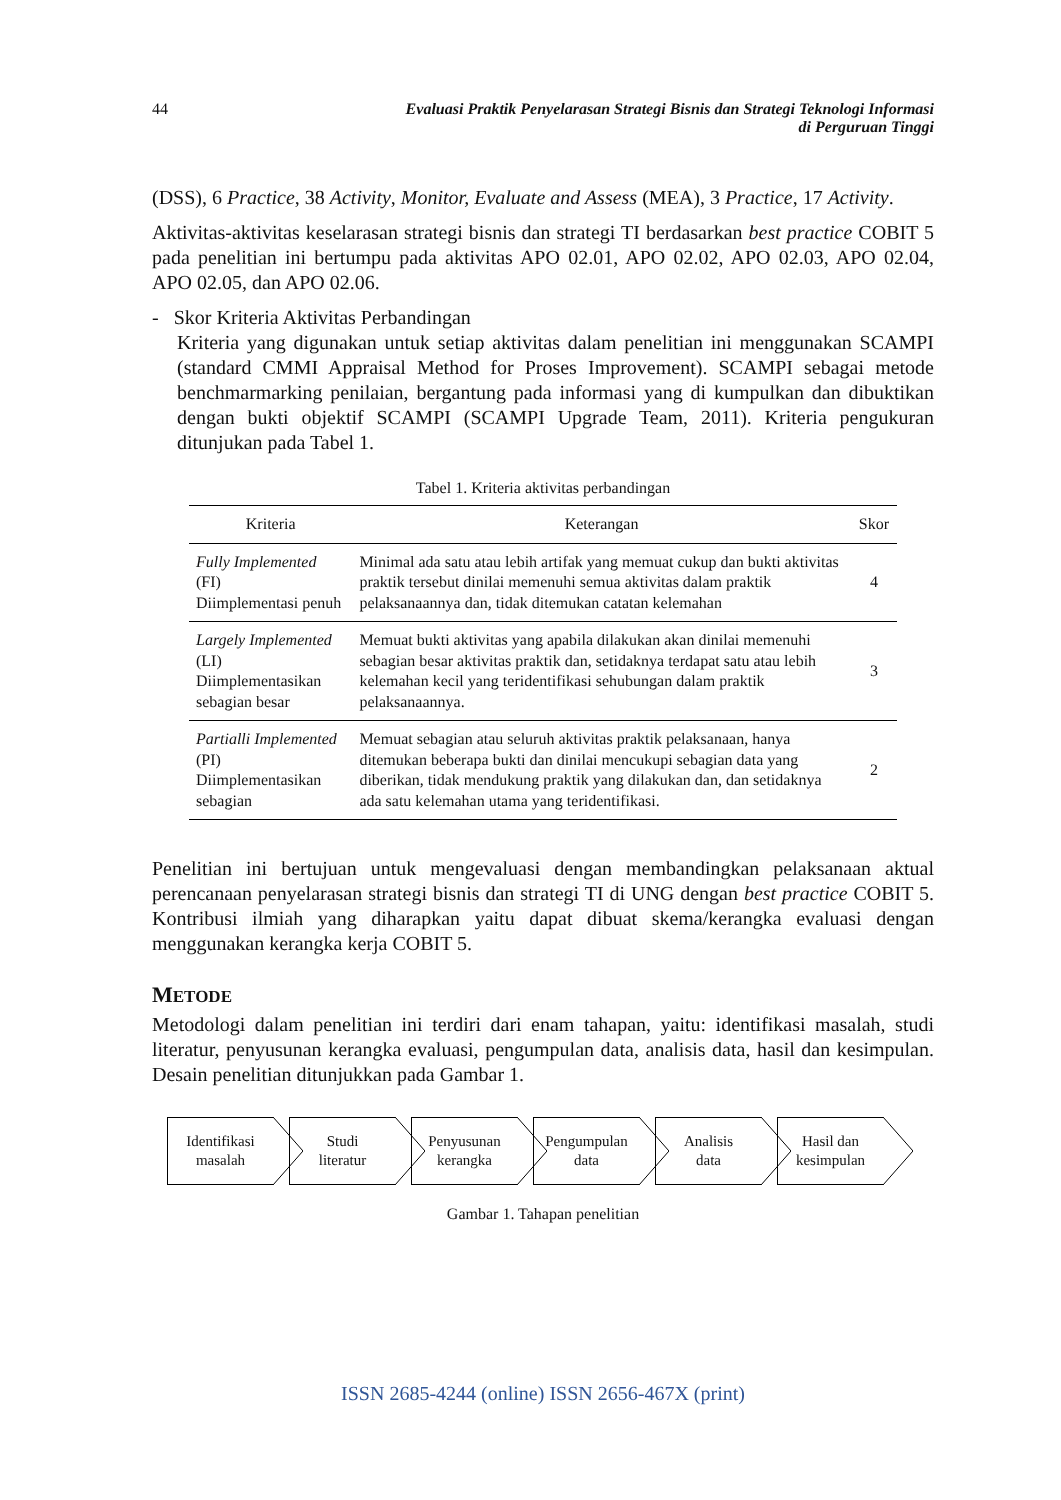44 Evaluasi Praktik Penyelarasan Strategi Bisnis dan Strategi Teknologi Informasi
di Perguruan Tinggi
(DSS), 6 Practice, 38 Activity, Monitor, Evaluate and Assess (MEA), 3 Practice, 17 Activity.
Aktivitas-aktivitas keselarasan strategi bisnis dan strategi TI berdasarkan best practice COBIT 5 pada penelitian ini bertumpu pada aktivitas APO 02.01, APO 02.02, APO 02.03, APO 02.04, APO 02.05, dan APO 02.06.
- Skor Kriteria Aktivitas Perbandingan
Kriteria yang digunakan untuk setiap aktivitas dalam penelitian ini menggunakan SCAMPI (standard CMMI Appraisal Method for Proses Improvement). SCAMPI sebagai metode benchmarmarking penilaian, bergantung pada informasi yang di kumpulkan dan dibuktikan dengan bukti objektif SCAMPI (SCAMPI Upgrade Team, 2011). Kriteria pengukuran ditunjukan pada Tabel 1.
Tabel 1. Kriteria aktivitas perbandingan
| Kriteria | Keterangan | Skor |
| --- | --- | --- |
| Fully Implemented (FI) Diimplementasi penuh | Minimal ada satu atau lebih artifak yang memuat cukup dan bukti aktivitas praktik tersebut dinilai memenuhi semua aktivitas dalam praktik pelaksanaannya dan, tidak ditemukan catatan kelemahan | 4 |
| Largely Implemented (LI) Diimplementasikan sebagian besar | Memuat bukti aktivitas yang apabila dilakukan akan dinilai memenuhi sebagian besar aktivitas praktik dan, setidaknya terdapat satu atau lebih kelemahan kecil yang teridentifikasi sehubungan dalam praktik pelaksanaannya. | 3 |
| Partialli Implemented (PI) Diimplementasikan sebagian | Memuat sebagian atau seluruh aktivitas praktik pelaksanaan, hanya ditemukan beberapa bukti dan dinilai mencukupi sebagian data yang diberikan, tidak mendukung praktik yang dilakukan dan, dan setidaknya ada satu kelemahan utama yang teridentifikasi. | 2 |
Penelitian ini bertujuan untuk mengevaluasi dengan membandingkan pelaksanaan aktual perencanaan penyelarasan strategi bisnis dan strategi TI di UNG dengan best practice COBIT 5. Kontribusi ilmiah yang diharapkan yaitu dapat dibuat skema/kerangka evaluasi dengan menggunakan kerangka kerja COBIT 5.
METODE
Metodologi dalam penelitian ini terdiri dari enam tahapan, yaitu: identifikasi masalah, studi literatur, penyusunan kerangka evaluasi, pengumpulan data, analisis data, hasil dan kesimpulan. Desain penelitian ditunjukkan pada Gambar 1.
Identifikasi
masalah
Studi
literatur
Penyusunan
kerangka
Pengumpulan
data
Analisis
data
Hasil dan
kesimpulan
Gambar 1. Tahapan penelitian
ISSN 2685-4244 (online) ISSN 2656-467X (print)